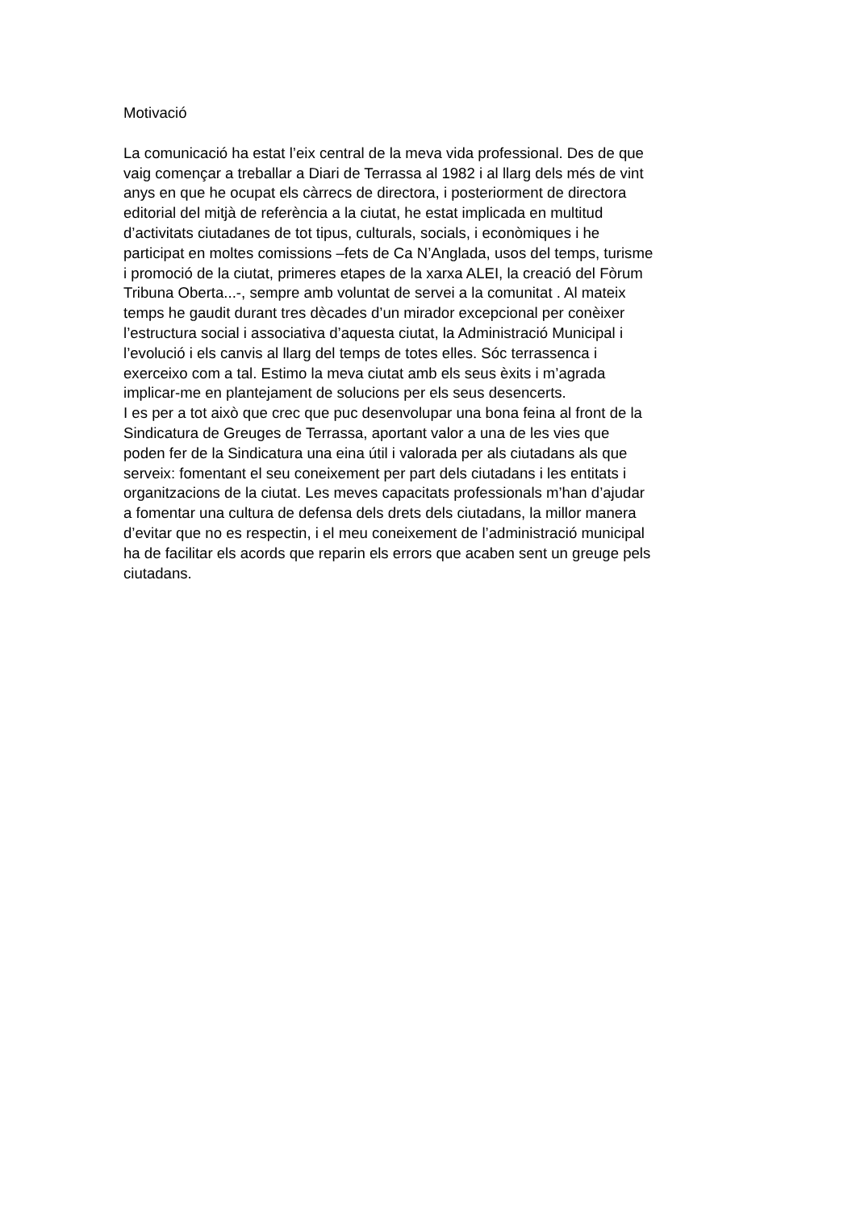Motivació
La comunicació ha estat l’eix central de la meva vida professional. Des de que
vaig començar a treballar a Diari de Terrassa al 1982 i al llarg dels més de vint
anys en que he ocupat els càrrecs de directora, i posteriorment de directora
editorial del mitjà de referència a la ciutat, he estat implicada en multitud
d’activitats ciutadanes de tot tipus, culturals, socials, i econòmiques i he
participat en moltes comissions –fets de Ca N’Anglada, usos del temps, turisme
i promoció de la ciutat, primeres etapes de la xarxa ALEI, la creació del Fòrum
Tribuna Oberta...-, sempre amb voluntat de servei a la comunitat . Al mateix
temps he gaudit durant tres dècades d’un mirador excepcional per conèixer
l’estructura social i associativa d’aquesta ciutat, la Administració Municipal i
l’evolució i els canvis al llarg del temps de totes elles. Sóc terrassenca i
exerceixo com a tal. Estimo la meva ciutat amb els seus èxits i m’agrada
implicar-me en plantejament de solucions per els seus desencerts.
I es per a tot això que crec que puc desenvolupar una bona feina al front de la
Sindicatura de Greuges de Terrassa, aportant valor a una de les vies que
poden fer de la Sindicatura una eina útil i valorada per als ciutadans als que
serveix: fomentant el seu coneixement per part dels ciutadans i les entitats i
organitzacions de la ciutat. Les meves capacitats professionals m’han d’ajudar
a fomentar una cultura de defensa dels drets dels ciutadans, la millor manera
d’evitar que no es respectin, i el meu coneixement de l’administració municipal
ha de facilitar els acords que reparin els errors que acaben sent un greuge pels
ciutadans.